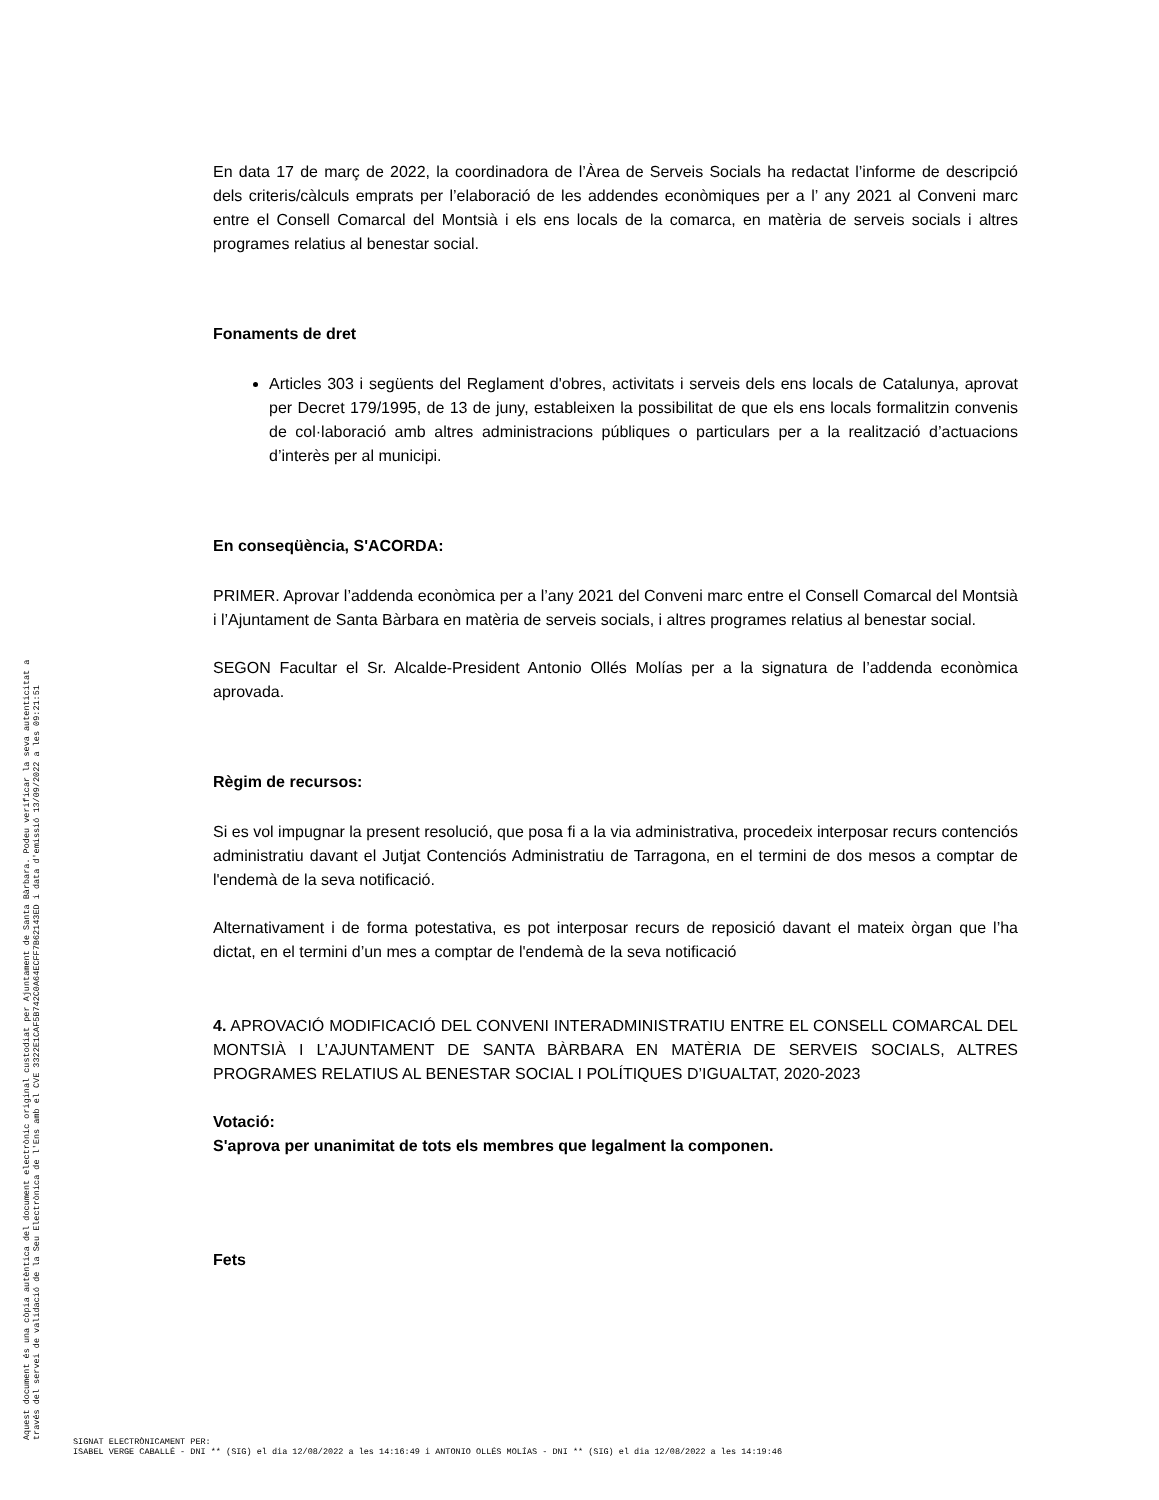En data 17 de març de 2022, la coordinadora de l’Àrea de Serveis Socials ha redactat l’informe de descripció dels criteris/càlculs emprats per l’elaboració de les addendes econòmiques per a l’ any 2021 al Conveni marc entre el Consell Comarcal del Montsià i els ens locals de la comarca, en matèria de serveis socials i altres programes relatius al benestar social.
Fonaments de dret
Articles 303 i següents del Reglament d'obres, activitats i serveis dels ens locals de Catalunya, aprovat per Decret 179/1995, de 13 de juny, estableixen la possibilitat de que els ens locals formalitzin convenis de col·laboració amb altres administracions públiques o particulars per a la realització d’actuacions d’interès per al municipi.
En conseqüència, S'ACORDA:
PRIMER. Aprovar l’addenda econòmica per a l’any 2021 del Conveni marc entre el Consell Comarcal del Montsià i l’Ajuntament de Santa Bàrbara en matèria de serveis socials, i altres programes relatius al benestar social.
SEGON Facultar el Sr. Alcalde-President Antonio Ollés Molías per a la signatura de l’addenda econòmica aprovada.
Règim de recursos:
Si es vol impugnar la present resolució, que posa fi a la via administrativa, procedeix interposar recurs contenciós administratiu davant el Jutjat Contenciós Administratiu de Tarragona, en el termini de dos mesos a comptar de l'endemà de la seva notificació.
Alternativament i de forma potestativa, es pot interposar recurs de reposició davant el mateix òrgan que l’ha dictat, en el termini d’un mes a comptar de l'endemà de la seva notificació
4. APROVACIÓ MODIFICACIÓ DEL CONVENI INTERADMINISTRATIU ENTRE EL CONSELL COMARCAL DEL MONTSIÀ I L’AJUNTAMENT DE SANTA BÀRBARA EN MATÈRIA DE SERVEIS SOCIALS, ALTRES PROGRAMES RELATIUS AL BENESTAR SOCIAL I POLÍTIQUES D’IGUALTAT, 2020-2023
Votació:
S'aprova per unanimitat de tots els membres que legalment la componen.
Fets
Aquest document és una còpia autèntica del document electrònic original custodiat per Ajuntament de Santa Bàrbara. Podeu verificar la seva autenticitat a
través del servei de validació de la Seu Electrònica de l'Ens amb el CVE 3322E1CAF5B742C0A64ECFF7B62143ED i data d'emissió 13/09/2022 a les 09:21:51
SIGNAT ELECTRÒNICAMENT PER:
ISABEL VERGE CABALLÉ - DNI ** (SIG) el dia 12/08/2022 a les 14:16:49 i ANTONIO OLLÉS MOLÍAS - DNI ** (SIG) el dia 12/08/2022 a les 14:19:46